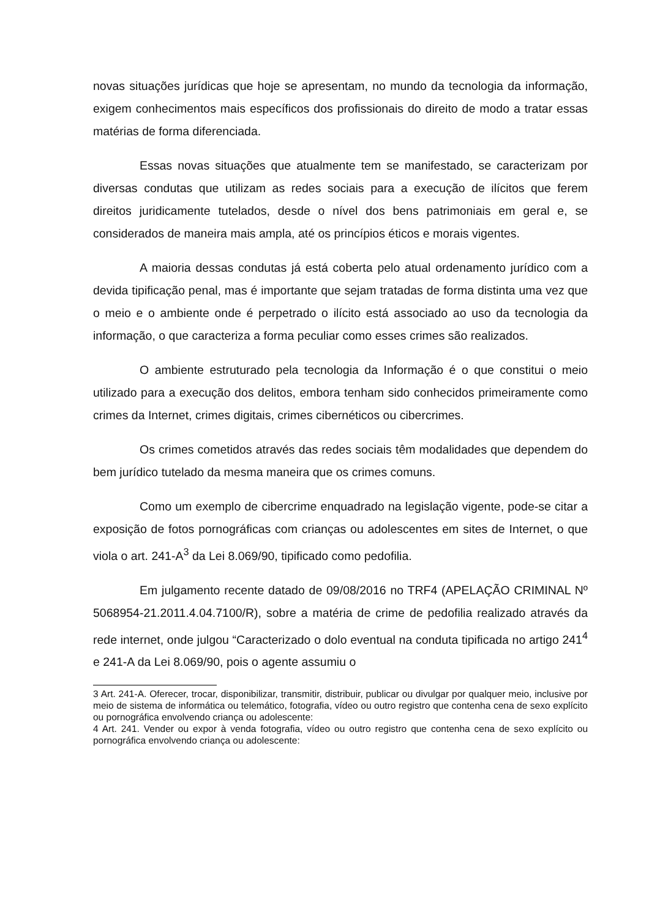novas situações jurídicas que hoje se apresentam, no mundo da tecnologia da informação, exigem conhecimentos mais específicos dos profissionais do direito de modo a tratar essas matérias de forma diferenciada.
Essas novas situações que atualmente tem se manifestado, se caracterizam por diversas condutas que utilizam as redes sociais para a execução de ilícitos que ferem direitos juridicamente tutelados, desde o nível dos bens patrimoniais em geral e, se considerados de maneira mais ampla, até os princípios éticos e morais vigentes.
A maioria dessas condutas já está coberta pelo atual ordenamento jurídico com a devida tipificação penal, mas é importante que sejam tratadas de forma distinta uma vez que o meio e o ambiente onde é perpetrado o ilícito está associado ao uso da tecnologia da informação, o que caracteriza a forma peculiar como esses crimes são realizados.
O ambiente estruturado pela tecnologia da Informação é o que constitui o meio utilizado para a execução dos delitos, embora tenham sido conhecidos primeiramente como crimes da Internet, crimes digitais, crimes cibernéticos ou cibercrimes.
Os crimes cometidos através das redes sociais têm modalidades que dependem do bem jurídico tutelado da mesma maneira que os crimes comuns.
Como um exemplo de cibercrime enquadrado na legislação vigente, pode-se citar a exposição de fotos pornográficas com crianças ou adolescentes em sites de Internet, o que viola o art. 241-A<sup>3</sup> da Lei 8.069/90, tipificado como pedofilia.
Em julgamento recente datado de 09/08/2016 no TRF4 (APELAÇÃO CRIMINAL Nº 5068954-21.2011.4.04.7100/R), sobre a matéria de crime de pedofilia realizado através da rede internet, onde julgou “Caracterizado o dolo eventual na conduta tipificada no artigo 241<sup>4</sup> e 241-A da Lei 8.069/90, pois o agente assumiu o
3 Art. 241-A. Oferecer, trocar, disponibilizar, transmitir, distribuir, publicar ou divulgar por qualquer meio, inclusive por meio de sistema de informática ou telemático, fotografia, vídeo ou outro registro que contenha cena de sexo explícito ou pornográfica envolvendo criança ou adolescente:
4 Art. 241. Vender ou expor à venda fotografia, vídeo ou outro registro que contenha cena de sexo explícito ou pornográfica envolvendo criança ou adolescente: